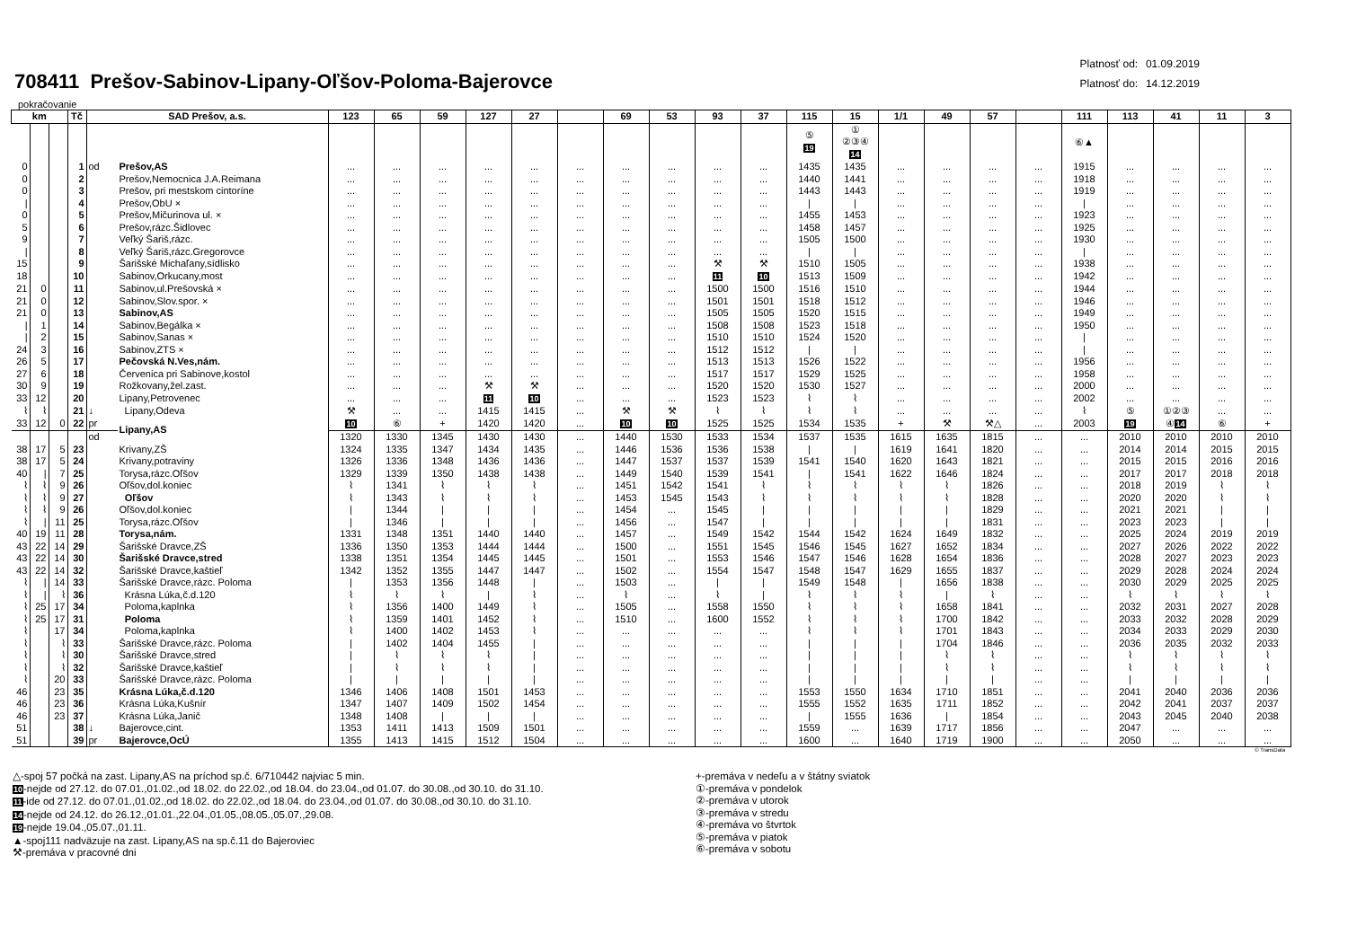708411 Prešov-Sabinov-Lipany-Oľšov-Poloma-Bajerovce
Platnosť od: 01.09.2019
Platnosť do: 14.12.2019
pokračovanie
| km | | | Tč | SAD Prešov, a.s. | | 123 | 65 | 59 | 127 | 27 | | 69 | 53 | 93 | 37 | 115 | 15 | 1/1 | 49 | 57 | | 111 | 113 | 41 | 11 | 3 |
| --- | --- | --- | --- | --- | --- | --- | --- | --- | --- | --- | --- | --- | --- | --- | --- | --- | --- | --- | --- | --- | --- | --- | --- | --- | --- | --- |
| | | | | | | | | | | | | | | | | ⑤ 19 | ① ②③④ 14 | | | | | ⑥▲ | | | | |
| 0 | | | 1 | od | Prešov,AS | ... | ... | ... | ... | ... | ... | ... | ... | ... | ... | 1435 | 1435 | ... | ... | ... | ... | 1915 | ... | ... | ... | ... |
| 0 | | | 2 | | Prešov,Nemocnica J.A.Reimana | ... | ... | ... | ... | ... | ... | ... | ... | ... | ... | 1440 | 1441 | ... | ... | ... | ... | 1918 | ... | ... | ... | ... |
| 0 | | | 3 | | Prešov, pri mestskom cintoríne | ... | ... | ... | ... | ... | ... | ... | ... | ... | ... | 1443 | 1443 | ... | ... | ... | ... | 1919 | ... | ... | ... | ... |
| / | | | 4 | | Prešov,ObU × | ... | ... | ... | ... | ... | ... | ... | ... | ... | ... | / | / | ... | ... | ... | ... | / | ... | ... | ... | ... |
| 0 | | | 5 | | Prešov,Mičurinova ul. × | ... | ... | ... | ... | ... | ... | ... | ... | ... | ... | 1455 | 1453 | ... | ... | ... | ... | 1923 | ... | ... | ... | ... |
| 5 | | | 6 | | Prešov,rázc.Šidlovec | ... | ... | ... | ... | ... | ... | ... | ... | ... | ... | 1458 | 1457 | ... | ... | ... | ... | 1925 | ... | ... | ... | ... |
| 9 | | | 7 | | Veľký Šariš,rázc. | ... | ... | ... | ... | ... | ... | ... | ... | ... | ... | 1505 | 1500 | ... | ... | ... | ... | 1930 | ... | ... | ... | ... |
| / | | | 8 | | Veľký Šariš,rázc.Gregorovce | ... | ... | ... | ... | ... | ... | ... | ... | ... | ... | / | / | ... | ... | ... | ... | / | ... | ... | ... | ... |
| 15 | | | 9 | | Šarišské Michaľany,sídlisko | ... | ... | ... | ... | ... | ... | ... | ... | ⚒ | ⚒ | 1510 | 1505 | ... | ... | ... | ... | 1938 | ... | ... | ... | ... |
| 18 | | | 10 | | Sabinov,Orkucany,most | ... | ... | ... | ... | ... | ... | ... | ... | 11 | 10 | 1513 | 1509 | ... | ... | ... | ... | 1942 | ... | ... | ... | ... |
| 21 | 0 | | 11 | | Sabinov,ul.Prešovská × | ... | ... | ... | ... | ... | ... | ... | ... | 1500 | 1500 | 1516 | 1510 | ... | ... | ... | ... | 1944 | ... | ... | ... | ... |
| 21 | 0 | | 12 | | Sabinov,Slov.spor. × | ... | ... | ... | ... | ... | ... | ... | ... | 1501 | 1501 | 1518 | 1512 | ... | ... | ... | ... | 1946 | ... | ... | ... | ... |
| 21 | 0 | | 13 | | Sabinov,AS | ... | ... | ... | ... | ... | ... | ... | ... | 1505 | 1505 | 1520 | 1515 | ... | ... | ... | ... | 1949 | ... | ... | ... | ... |
| / | 1 | | 14 | | Sabinov,Begálka × | ... | ... | ... | ... | ... | ... | ... | ... | 1508 | 1508 | 1523 | 1518 | ... | ... | ... | ... | 1950 | ... | ... | ... | ... |
| / | 2 | | 15 | | Sabinov,Sanas × | ... | ... | ... | ... | ... | ... | ... | ... | 1510 | 1510 | 1524 | 1520 | ... | ... | ... | ... | / | ... | ... | ... | ... |
| 24 | 3 | | 16 | | Sabinov,ZTS × | ... | ... | ... | ... | ... | ... | ... | ... | 1512 | 1512 | / | / | ... | ... | ... | ... | / | ... | ... | ... | ... |
| 26 | 5 | | 17 | | Pečovská N.Ves,nám. | ... | ... | ... | ... | ... | ... | ... | ... | 1513 | 1513 | 1526 | 1522 | ... | ... | ... | ... | 1956 | ... | ... | ... | ... |
| 27 | 6 | | 18 | | Červenica pri Sabinove,kostol | ... | ... | ... | ... | ... | ... | ... | ... | 1517 | 1517 | 1529 | 1525 | ... | ... | ... | ... | 1958 | ... | ... | ... | ... |
| 30 | 9 | | 19 | | Rožkovany,žel.zast. | ... | ... | ... | ⚒ | ⚒ | ... | ... | ... | 1520 | 1520 | 1530 | 1527 | ... | ... | ... | ... | 2000 | ... | ... | ... | ... |
| 33 | 12 | | 20 | | Lipany,Petrovenec | ... | ... | ... | 11 | 10 | ... | ... | ... | 1523 | 1523 | ⌇ | ⌇ | ... | ... | ... | ... | 2002 | ... | ... | ... | ... |
| ⌇ | ⌇ | | 21 | ↓ | Lipany,Odeva | ⚒ | ... | ... | 1415 | 1415 | ... | ⚒ | ⚒ | ⌇ | ⌇ | ⌇ | ⌇ | ... | ... | ... | ... | ⌇ | ⑤ | ①②③ | ... | ... |
| 33 | 12 | 0 | 22 | pr | Lipany,AS | 10 | ⑥ | + | 1420 | 1420 | ... | 10 | 10 | 1525 | 1525 | 1534 | 1535 | + | ⚒ | ⚒△ | ... | 2003 | 19 | ④ 14 | ⑥ | + |
| | | | | od | | 1320 | 1330 | 1345 | 1430 | 1430 | ... | 1440 | 1530 | 1533 | 1534 | 1537 | 1535 | 1615 | 1635 | 1815 | ... | ... | 2010 | 2010 | 2010 | 2010 |
| 38 | 17 | 5 | 23 | | Krivany,ZŠ | 1324 | 1335 | 1347 | 1434 | 1435 | ... | 1446 | 1536 | 1536 | 1538 | / | / | 1619 | 1641 | 1820 | ... | ... | 2014 | 2014 | 2015 | 2015 |
| 38 | 17 | 5 | 24 | | Krivany,potraviny | 1326 | 1336 | 1348 | 1436 | 1436 | ... | 1447 | 1537 | 1537 | 1539 | 1541 | 1540 | 1620 | 1643 | 1821 | ... | ... | 2015 | 2015 | 2016 | 2016 |
| 40 | / | 7 | 25 | | Torysa,rázc.Oľšov | 1329 | 1339 | 1350 | 1438 | 1438 | ... | 1449 | 1540 | 1539 | 1541 | / | 1541 | 1622 | 1646 | 1824 | ... | ... | 2017 | 2017 | 2018 | 2018 |
| ⌇ | ⌇ | 9 | 26 | | Oľšov,dol.koniec | ⌇ | 1341 | ⌇ | ⌇ | ⌇ | ... | 1451 | 1542 | 1541 | ⌇ | ⌇ | ⌇ | ⌇ | ⌇ | 1826 | ... | ... | 2018 | 2019 | ⌇ | ⌇ |
| ⌇ | ⌇ | 9 | 27 | | Oľšov | ⌇ | 1343 | ⌇ | ⌇ | ⌇ | ... | 1453 | 1545 | 1543 | ⌇ | ⌇ | ⌇ | ⌇ | ⌇ | 1828 | ... | ... | 2020 | 2020 | ⌇ | ⌇ |
| ⌇ | ⌇ | 9 | 26 | | Oľšov,dol.koniec | / | 1344 | / | / | / | ... | 1454 | ... | 1545 | / | / | / | / | / | 1829 | ... | ... | 2021 | 2021 | / | / |
| ⌇ | / | 11 | 25 | | Torysa,rázc.Oľšov | / | 1346 | / | / | / | ... | 1456 | ... | 1547 | / | / | / | / | / | 1831 | ... | ... | 2023 | 2023 | / | / |
| 40 | 19 | 11 | 28 | | Torysa,nám. | 1331 | 1348 | 1351 | 1440 | 1440 | ... | 1457 | ... | 1549 | 1542 | 1544 | 1542 | 1624 | 1649 | 1832 | ... | ... | 2025 | 2024 | 2019 | 2019 |
| 43 | 22 | 14 | 29 | | Šarišské Dravce,ZŠ | 1336 | 1350 | 1353 | 1444 | 1444 | ... | 1500 | ... | 1551 | 1545 | 1546 | 1545 | 1627 | 1652 | 1834 | ... | ... | 2027 | 2026 | 2022 | 2022 |
| 43 | 22 | 14 | 30 | | Šarišské Dravce,stred | 1338 | 1351 | 1354 | 1445 | 1445 | ... | 1501 | ... | 1553 | 1546 | 1547 | 1546 | 1628 | 1654 | 1836 | ... | ... | 2028 | 2027 | 2023 | 2023 |
| 43 | 22 | 14 | 32 | | Šarišské Dravce,kaštieľ | 1342 | 1352 | 1355 | 1447 | 1447 | ... | 1502 | ... | 1554 | 1547 | 1548 | 1547 | 1629 | 1655 | 1837 | ... | ... | 2029 | 2028 | 2024 | 2024 |
| ⌇ | / | 14 | 33 | | Šarišské Dravce,rázc. Poloma | / | 1353 | 1356 | 1448 | / | ... | 1503 | ... | / | / | 1549 | 1548 | / | 1656 | 1838 | ... | ... | 2030 | 2029 | 2025 | 2025 |
| ⌇ | / | ⌇ | 36 | | Krásna Lúka,č.d.120 | ⌇ | ⌇ | ⌇ | / | ⌇ | ... | ⌇ | ... | ⌇ | / | ⌇ | ⌇ | ⌇ | / | ⌇ | ... | ... | ⌇ | ⌇ | ⌇ | ⌇ |
| ⌇ | 25 | 17 | 34 | | Poloma,kaplnka | ⌇ | 1356 | 1400 | 1449 | ⌇ | ... | 1505 | ... | 1558 | 1550 | ⌇ | ⌇ | ⌇ | 1658 | 1841 | ... | ... | 2032 | 2031 | 2027 | 2028 |
| ⌇ | 25 | 17 | 31 | | Poloma | ⌇ | 1359 | 1401 | 1452 | ⌇ | ... | 1510 | ... | 1600 | 1552 | ⌇ | ⌇ | ⌇ | 1700 | 1842 | ... | ... | 2033 | 2032 | 2028 | 2029 |
| ⌇ | | 17 | 34 | | Poloma,kaplnka | ⌇ | 1400 | 1402 | 1453 | ⌇ | ... | ... | ... | ... | ... | ⌇ | ⌇ | ⌇ | 1701 | 1843 | ... | ... | 2034 | 2033 | 2029 | 2030 |
| ⌇ | | ⌇ | 33 | | Šarišské Dravce,rázc. Poloma | / | 1402 | 1404 | 1455 | / | ... | ... | ... | ... | ... | / | / | / | 1704 | 1846 | ... | ... | 2036 | 2035 | 2032 | 2033 |
| ⌇ | | ⌇ | 30 | | Šarišské Dravce,stred | / | ⌇ | ⌇ | ⌇ | / | ... | ... | ... | ... | ... | / | / | / | ⌇ | ⌇ | ... | ... | ⌇ | ⌇ | ⌇ | ⌇ |
| ⌇ | | ⌇ | 32 | | Šarišské Dravce,kaštieľ | / | ⌇ | ⌇ | ⌇ | / | ... | ... | ... | ... | ... | / | / | / | ⌇ | ⌇ | ... | ... | ⌇ | ⌇ | ⌇ | ⌇ |
| ⌇ | | 20 | 33 | | Šarišské Dravce,rázc. Poloma | / | / | / | / | / | ... | ... | ... | ... | ... | / | / | / | / | / | ... | ... | / | / | / | / |
| 46 | | 23 | 35 | | Krásna Lúka,č.d.120 | 1346 | 1406 | 1408 | 1501 | 1453 | ... | ... | ... | ... | ... | 1553 | 1550 | 1634 | 1710 | 1851 | ... | ... | 2041 | 2040 | 2036 | 2036 |
| 46 | | 23 | 36 | | Krásna Lúka,Kušnír | 1347 | 1407 | 1409 | 1502 | 1454 | ... | ... | ... | ... | ... | 1555 | 1552 | 1635 | 1711 | 1852 | ... | ... | 2042 | 2041 | 2037 | 2037 |
| 46 | | 23 | 37 | | Krásna Lúka,Janič | 1348 | 1408 | / | / | / | ... | ... | ... | ... | ... | / | 1555 | 1636 | / | 1854 | ... | ... | 2043 | 2045 | 2040 | 2038 |
| 51 | | | 38 | ↓ | Bajerovce,cint. | 1353 | 1411 | 1413 | 1509 | 1501 | ... | ... | ... | ... | ... | 1559 | ... | 1639 | 1717 | 1856 | ... | ... | 2047 | ... | ... | ... |
| 51 | | | 39 | pr | Bajerovce,OcÚ | 1355 | 1413 | 1415 | 1512 | 1504 | ... | ... | ... | ... | ... | 1600 | ... | 1640 | 1719 | 1900 | ... | ... | 2050 | ... | ... | ... |
© TransData
△-spoj 57 počká na zast. Lipany,AS na príchod sp.č. 6/710442 najviac 5 min.
10-nejde od 27.12. do 07.01.,01.02.,od 18.02. do 22.02.,od 18.04. do 23.04.,od 01.07. do 30.08.,od 30.10. do 31.10.
11-ide od 27.12. do 07.01.,01.02.,od 18.02. do 22.02.,od 18.04. do 23.04.,od 01.07. do 30.08.,od 30.10. do 31.10.
14-nejde od 24.12. do 26.12.,01.01.,22.04.,01.05.,08.05.,05.07.,29.08.
19-nejde 19.04.,05.07.,01.11.
▲-spoj111 nadväzuje na zast. Lipany,AS na sp.č.11 do Bajeroviec
⚒-premáva v pracovné dni
+-premáva v nedeľu a v štátny sviatok
①-premáva v pondelok
②-premáva v utorok
③-premáva v stredu
④-premáva vo štvrtok
⑤-premáva v piatok
⑥-premáva v sobotu